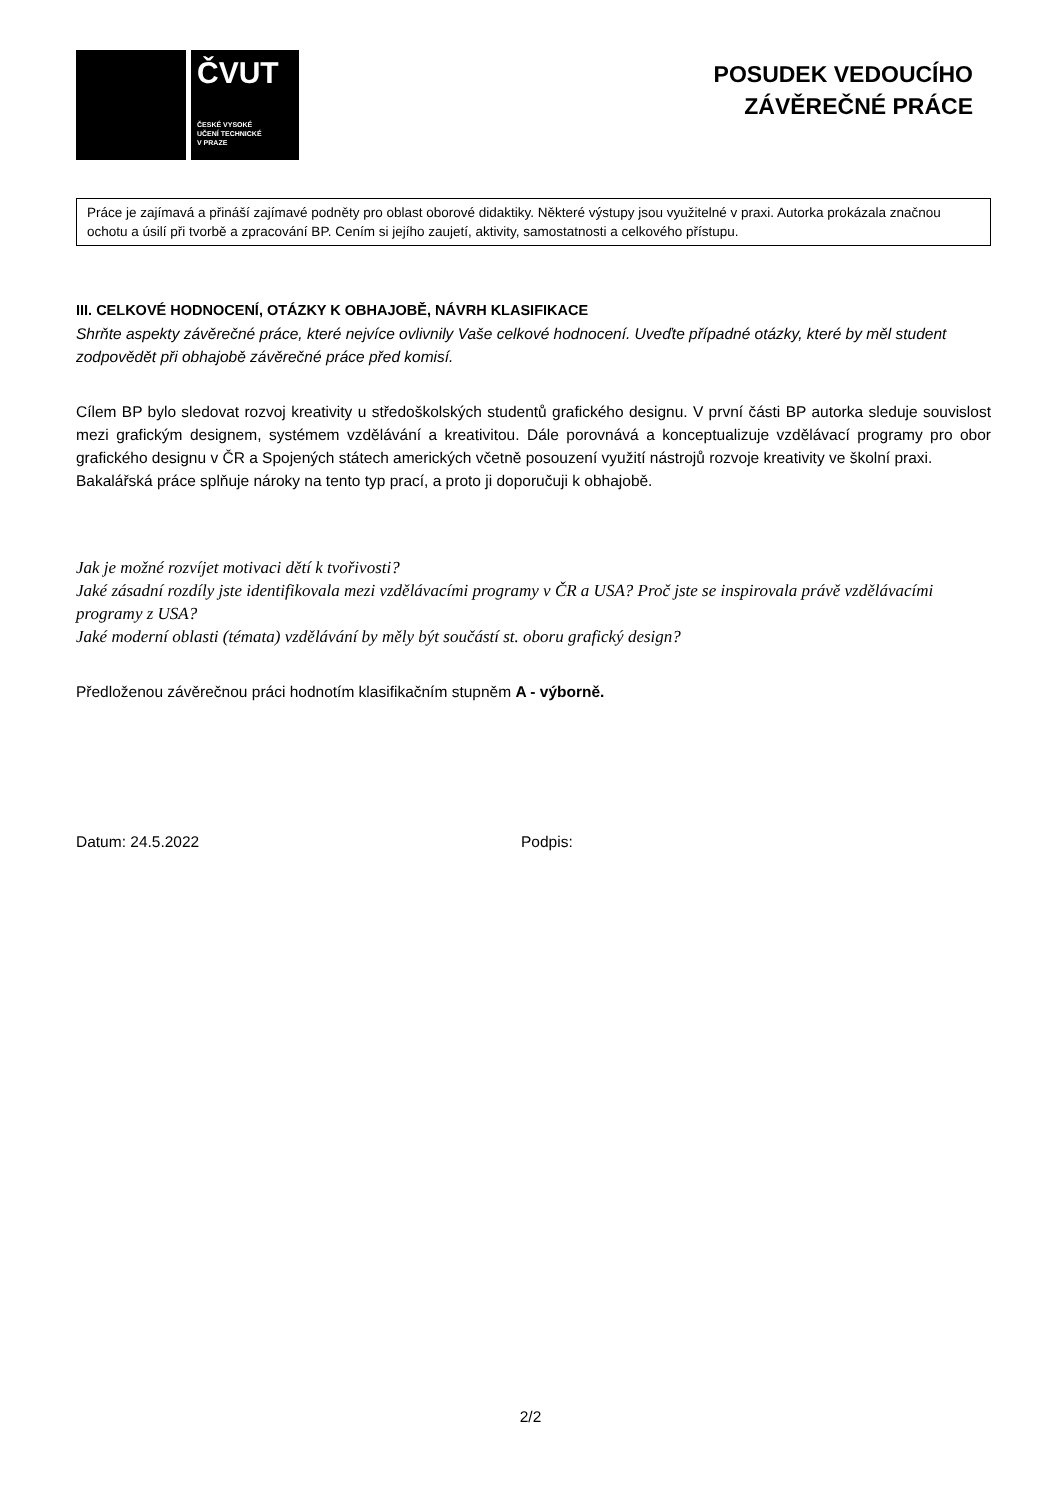ČVUT
ČESKÉ VYSOKÉ
UČENÍ TECHNICKÉ
V PRAZE
POSUDEK VEDOUCÍHO
ZÁVĚREČNÉ PRÁCE
Práce je zajímavá a přináší zajímavé podněty pro oblast oborové didaktiky. Některé výstupy jsou využitelné v praxi. Autorka prokázala značnou ochotu a úsilí při tvorbě a zpracování BP. Cením si jejího zaujetí, aktivity, samostatnosti a celkového přístupu.
III. CELKOVÉ HODNOCENÍ, OTÁZKY K OBHAJOBĚ, NÁVRH KLASIFIKACE
Shrňte aspekty závěrečné práce, které nejvíce ovlivnily Vaše celkové hodnocení. Uveďte případné otázky, které by měl student zodpovědět při obhajobě závěrečné práce před komisí.
Cílem BP bylo sledovat rozvoj kreativity u středoškolských studentů grafického designu. V první části BP autorka sleduje souvislost mezi grafickým designem, systémem vzdělávání a kreativitou. Dále porovnává a konceptualizuje vzdělávací programy pro obor grafického designu v ČR a Spojených státech amerických včetně posouzení využití nástrojů rozvoje kreativity ve školní praxi.
Bakalářská práce splňuje nároky na tento typ prací, a proto ji doporučuji k obhajobě.
Jak je možné rozvíjet motivaci dětí k tvořivosti?
Jaké zásadní rozdíly jste identifikovala mezi vzdělávacími programy v ČR a USA? Proč jste se inspirovala právě vzdělávacími programy z USA?
Jaké moderní oblasti (témata) vzdělávání by měly být součástí st. oboru grafický design?
Předloženou závěrečnou práci hodnotím klasifikačním stupněm A - výborně.
Datum: 24.5.2022 Podpis:
2/2